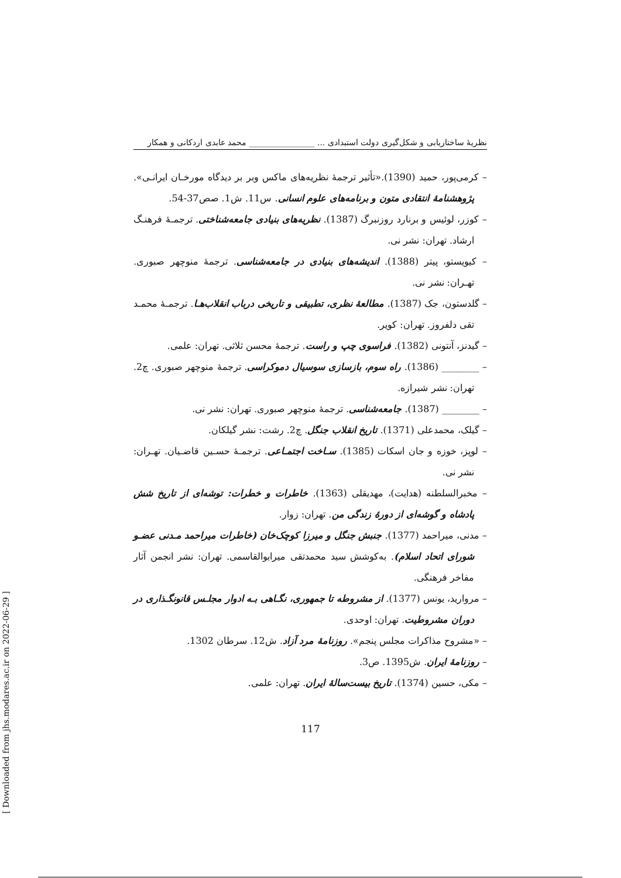نظریهٔ ساختاریابی و شکل‌گیری دولت استبدادی ... ________________ محمد عابدی اردکانی و همکار
– کرمی‌پور، حمید (1390).«تأثیر ترجمهٔ نظریه‌های ماکس وبر بر دیدگاه مورخـان ایرانـی». پژوهشنامهٔ انتقادی متون و برنامه‌های علوم انسانی. س11. ش1. صص37-54.
– کوزر، لوئیس و برنارد روزنبرگ (1387). نظریه‌های بنیادی جامعه‌شناختی. ترجمـهٔ فرهنـگ ارشاد. تهران: نشر نی.
– کیویستو، پیتر (1388). اندیشه‌های بنیادی در جامعه‌شناسی. ترجمهٔ منوچهر صبوری. تهـران: نشر نی.
– گلدستون، جک (1387). مطالعهٔ نظری، تطبیقی و تاریخی درباب انقلاب‌هـا. ترجمـهٔ محمـد تقی دلفروز. تهران: کویر.
– گیدنز، آنتونی (1382). فراسوی چپ و راست. ترجمهٔ محسن ثلاثی. تهران: علمی.
– ________ (1386). راه سوم، بازسازی سوسیال دموکراسی. ترجمهٔ منوچهر صبوری. چ2. تهران: نشر شیرازه.
– ________ (1387). جامعه‌شناسی. ترجمهٔ منوچهر صبوری. تهران: نشر نی.
– گیلک، محمدعلی (1371). تاریخ انقلاب جنگل. چ2. رشت: نشر گیلکان.
– لوپز، خوزه و جان اسکات (1385). سـاخت اجتمـاعی. ترجمـهٔ حسـین قاضـیان. تهـران: نشر نی.
– مخبرالسلطنه (هدایت)، مهدیقلی (1363). خاطرات و خطرات: توشه‌ای از تاریخ شش پادشاه و گوشه‌ای از دورهٔ زندگی من. تهران: زوار.
– مدنی، میراحمد (1377). جنبش جنگل و میرزا کوچک‌خان (خاطرات میراحمد مـدنی عضـو شورای اتحاد اسلام). به‌کوشش سید محمدتقی میرابوالقاسمی. تهران: نشر انجمن آثار مفاخر فرهنگی.
– مروارید، یونس (1377). از مشروطه تا جمهوری، نگـاهی بـه ادوار مجلـس قانونگـذاری در دوران مشروطیت. تهران: اوحدی.
– «مشروح مذاکرات مجلس پنجم». روزنامهٔ مرد آزاد. ش12. سرطان 1302.
– روزنامهٔ ایران. ش1395. ص3.
– مکی، حسین (1374). تاریخ بیست‌سالهٔ ایران. تهران: علمی.
117
[ Downloaded from jhs.modares.ac.ir on 2022-06-29 ]